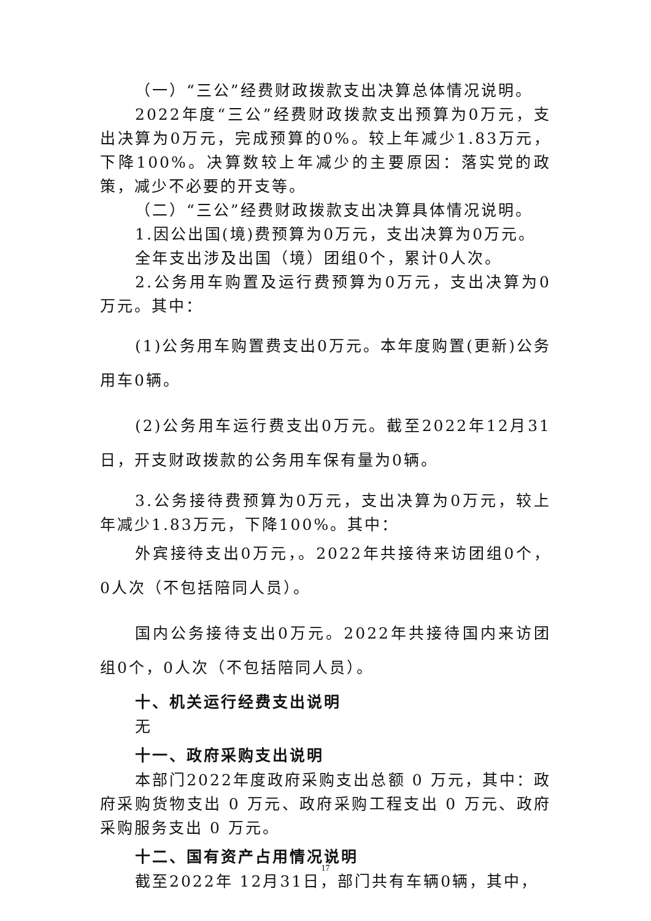（一）“三公”经费财政拨款支出决算总体情况说明。
2022年度“三公”经费财政拨款支出预算为0万元，支出决算为0万元，完成预算的0%。较上年减少1.83万元，下降100%。决算数较上年减少的主要原因：落实党的政策，减少不必要的开支等。
（二）“三公”经费财政拨款支出决算具体情况说明。
1.因公出国(境)费预算为0万元，支出决算为0万元。
全年支出涉及出国（境）团组0个，累计0人次。
2.公务用车购置及运行费预算为0万元，支出决算为0万元。其中：
(1)公务用车购置费支出0万元。本年度购置(更新)公务用车0辆。
(2)公务用车运行费支出0万元。截至2022年12月31日，开支财政拨款的公务用车保有量为0辆。
3.公务接待费预算为0万元，支出决算为0万元，较上年减少1.83万元，下降100%。其中：
外宾接待支出0万元，。2022年共接待来访团组0个，0人次（不包括陪同人员）。
国内公务接待支出0万元。2022年共接待国内来访团组0个，0人次（不包括陪同人员）。
十、机关运行经费支出说明
无
十一、政府采购支出说明
本部门2022年度政府采购支出总额 0 万元，其中：政府采购货物支出 0 万元、政府采购工程支出 0 万元、政府采购服务支出 0 万元。
十二、国有资产占用情况说明
截至2022年 12月31日，部门共有车辆0辆，其中，
17